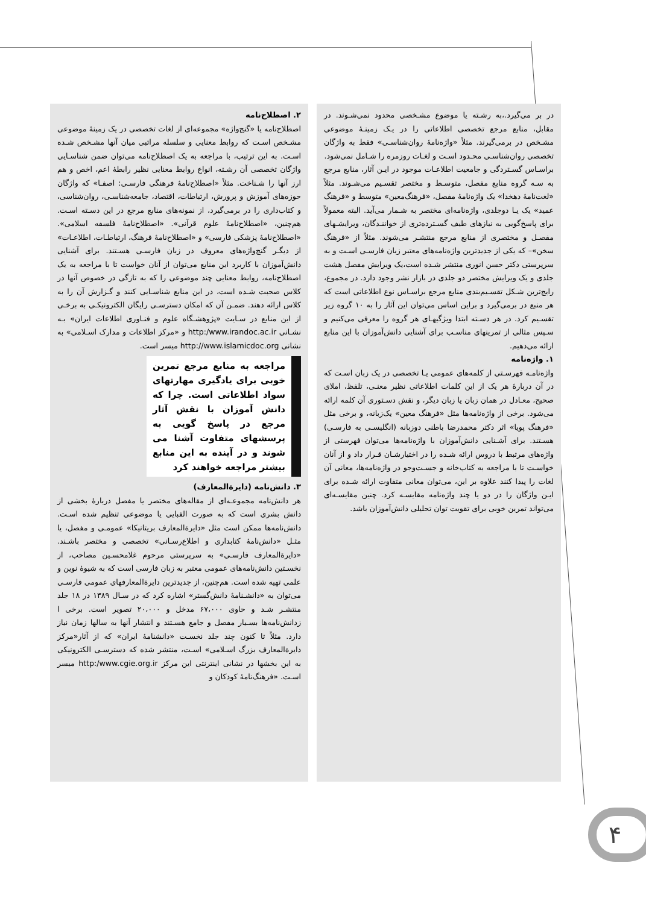در بر می‌گیرد.،به رشـته یا موضوع مشـخصی محدود نمی‌شـوند. در مقابل، منابع مرجع تخصصی اطلاعاتی را در یـک زمینـهٔ موضوعی مشـخص در برمی‌گیرند. مثلاً «واژه‌نامهٔ روان‌شناسـی» فقط به واژگان تخصصی روان‌شناسـی محـدود اسـت و لغـات روزمره را شـامل نمی‌شود.
براسـاس گسـتردگی و جامعیت اطلاعـات موجود در ایـن آثار، منابع مرجع به سـه گروه منابع مفصل، متوسـط و مختصر تقسـیم می‌شـوند. مثلاً «لغت‌نامهٔ دهخدا» یک واژه‌نامهٔ مفصل، «فرهنگ‌معین» متوسط و «فرهنگ عمید» یک یـا دوجلدی، واژه‌نامه‌ای مختصر به شـمار می‌آید. البته معمولاً برای پاسخ‌گویی به نیازهای طیف گسـترده‌تری از خواننـدگان، ویرایشـهای مفصـل و مختصری از منابع مرجع منتشـر می‌شوند. مثلاً از «فرهنگ سخن»– که یکی از جدیدترین واژه‌نامه‌های معتبر زبان فارسـی اسـت و به سرپرستی دکتر حسن انوری منتشر شـده است،یک ویرایش مفصل هشت جلدی و یک ویرایش مختصر دو جلدی در بازار نشر وجود دارد. در مجموع، رایج‌ترین شـکل تقسـیم‌بندی منابع مرجع براسـاس نوع اطلاعاتی است که هر منبع در برمی‌گیرد و براین اساس می‌توان این آثار را به ۱۰ گروه زیر تقسـیم کرد. در هر دسـته ابتدا ویژگیهـای هر گروه را معرفی می‌کنیم و سـپس مثالی از تمرینهای مناسـب برای آشنایی دانش‌آموزان با این منابع ارائه می‌دهیم.
۱. واژه‌نامه
واژه‌نامـه فهرسـتی از کلمه‌های عمومی یـا تخصصی در یک زبان اسـت که در آن دربارهٔ هر یک از این کلمات اطلاعاتی نظیر معنـی، تلفظ، املای صحیح، معـادل در همان زبان یا زبان دیگر، و نقش دسـتوری آن کلمه ارائه می‌شود. برخی از واژه‌نامه‌ها مثل «فرهنگ معین» یک‌زبانه، و برخی مثل «فرهنگ پویا» اثر دکتر محمدرضا باطنی دوزبانه (انگلیسـی به فارسـی) هسـتند. برای آشـنایی دانش‌آموزان با واژه‌نامه‌ها می‌توان فهرستی از واژه‌های مرتبط با دروس ارائه شـده را در اختیارشـان قـرار داد و از آنان خواسـت تا با مراجعه به کتاب‌خانه و جسـت‌وجو در واژه‌نامه‌ها، معانی آن لغات را پیدا کنند علاوه بر این، می‌توان معانی متفاوت ارائه شـده برای ایـن واژگان را در دو یا چند واژه‌نامه مقایسـه کرد. چنین مقایسـه‌ای می‌تواند تمرین خوبی برای تقویت توان تحلیلی دانش‌آموزان باشد.
۲. اصطلاح‌نامه
اصطلاح‌نامه یا «گنج‌واژه» مجموعه‌ای از لغات تخصصی در یک زمینهٔ موضوعی مشـخص اسـت که روابط معنایی و سلسله مراتبی میان آنها مشـخص شـده اسـت. به این ترتیب، با مراجعه به یک اصطلاح‌نامه می‌توان ضمن شناسـایی واژگان تخصصی آن رشـته، انواع روابط معنایی نظیر رابطهٔ اعم، اخص و هم ارز آنها را شـناخت. مثلاً «اصطلاح‌نامهٔ فرهنگی فارسـی: اصفـا» که واژگان حوزه‌های آموزش و پرورش، ارتباطات، اقتصاد، جامعه‌شناسـی، روان‌شناسی، و کتاب‌داری را در برمی‌گیرد، از نمونه‌های منابع مرجع در این دسـته اسـت. هم‌چنین، «اصطلاح‌نامهٔ علوم قرآنی». «اصطلاح‌نامهٔ فلسفه اسلامی». «اصطلاح‌نامهٔ پزشکی فارسی» و «اصطلاح‌نامهٔ فرهنگ، ارتباطـات، اطلاعـات» از دیگـر گنج‌واژه‌های معروف در زبان فارسـی هسـتند. برای آشنایی دانش‌آموزان با کاربرد این منابع می‌توان از آنان خواست تا با مراجعه به یک اصطلاح‌نامه، روابط معنایی چند موضوعی را که به تازگی در خصوص آنها در کلاس صحبت شـده است، در این منابع شناسـایی کنند و گـزارش آن را به کلاس ارائه دهند. ضمـن آن که امکان دسترسـی رایگان الکترونیکـی به برخـی از این منابع در سـایت «پژوهشـگاه علوم و فنـاوری اطلاعات ایران» بـه نشـانی http:/www.irandoc.ac.ir و «مرکز اطلاعات و مدارک اسـلامی» به نشانی http://www.islamicdoc.org میسر است.
مراجعه به منابع مرجع تمرین خوبی برای یادگیری مهارتهای سواد اطلاعاتی است. چرا که دانش آموزان با نقش آثار مرجع در پاسخ گویی به پرسشهای متفاوت آشنا می شوند و در آینده به این منابع بیشتر مراجعه خواهند کرد
۳. دانش‌نامه (دایرةالمعارف)
هر دانش‌نامه مجموعـه‌ای از مقاله‌های مختصر یا مفصل دربارهٔ بخشی از دانش بشری است که به صورت الفبایی یا موضوعی تنظیم شده اسـت. دانش‌نامه‌ها ممکن است مثل «دایرةالمعارف بریتانیکا» عمومـی و مفصل، یا مثـل «دانش‌نامهٔ کتابداری و اطلاع‌رسـانی» تخصصی و مختصر باشـند. «دایرةالمعارف فارسـی» به سرپرستی مرحوم غلامحسـین مصاحب، از نخسـتین دانش‌نامه‌های عمومی معتبر به زبان فارسی است که به شیوهٔ نوین و علمی تهیه شده است. هم‌چنین، از جدیدترین دایرةالمعارفهای عمومی فارسـی می‌توان به «دانشـنامهٔ دانش‌گستر» اشاره کرد که در سـال ۱۳۸۹ در ۱۸ جلد منتشـر شـد و حاوی ۶۷،۰۰۰ مدخل و ۲۰،۰۰۰ تصویر است. برخی ا زدانش‌نامه‌ها بسـیار مفصل و جامع هسـتند و انتشار آنها به سالها زمان نیاز دارد. مثلاً تا کنون چند جلد نخسـت «دانشنامهٔ ایران» که از آثار«مرکز دایرةالمعارف بزرگ اسـلامی» اسـت، منتشر شده که دسترسـی الکترونیکی به این بخشها در نشانی اینترنتی این مرکز http:/www.cgie.org.ir میسر اسـت. «فرهنگ‌نامهٔ کودکان و
۴